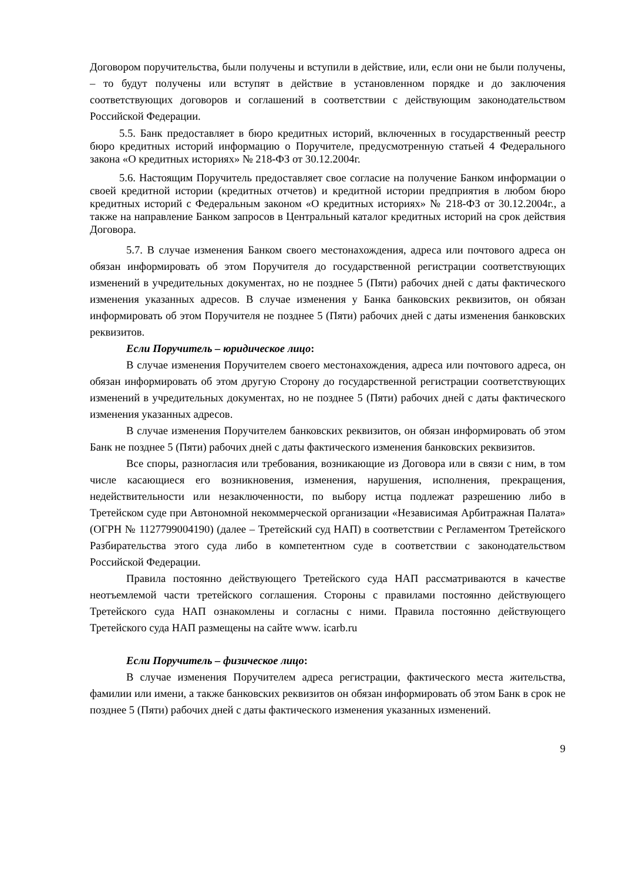Договором поручительства, были получены и вступили в действие, или, если они не были получены, – то будут получены или вступят в действие в установленном порядке и до заключения соответствующих договоров и соглашений в соответствии с действующим законодательством Российской Федерации.
5.5. Банк предоставляет в бюро кредитных историй, включенных в государственный реестр бюро кредитных историй информацию о Поручителе, предусмотренную статьей 4 Федерального закона «О кредитных историях» № 218-ФЗ от 30.12.2004г.
5.6. Настоящим Поручитель предоставляет свое согласие на получение Банком информации о своей кредитной истории (кредитных отчетов) и кредитной истории предприятия в любом бюро кредитных историй с Федеральным законом «О кредитных историях» № 218-ФЗ от 30.12.2004г., а также на направление Банком запросов в Центральный каталог кредитных историй на срок действия Договора.
5.7. В случае изменения Банком своего местонахождения, адреса или почтового адреса он обязан информировать об этом Поручителя до государственной регистрации соответствующих изменений в учредительных документах, но не позднее 5 (Пяти) рабочих дней с даты фактического изменения указанных адресов. В случае изменения у Банка банковских реквизитов, он обязан информировать об этом Поручителя не позднее 5 (Пяти) рабочих дней с даты изменения банковских реквизитов.
Если Поручитель – юридическое лицо:
В случае изменения Поручителем своего местонахождения, адреса или почтового адреса, он обязан информировать об этом другую Сторону до государственной регистрации соответствующих изменений в учредительных документах, но не позднее 5 (Пяти) рабочих дней с даты фактического изменения указанных адресов.
В случае изменения Поручителем банковских реквизитов, он обязан информировать об этом Банк не позднее 5 (Пяти) рабочих дней с даты фактического изменения банковских реквизитов.
Все споры, разногласия или требования, возникающие из Договора или в связи с ним, в том числе касающиеся его возникновения, изменения, нарушения, исполнения, прекращения, недействительности или незаключенности, по выбору истца подлежат разрешению либо в Третейском суде при Автономной некоммерческой организации «Независимая Арбитражная Палата» (ОГРН № 1127799004190) (далее – Третейский суд НАП) в соответствии с Регламентом Третейского Разбирательства этого суда либо в компетентном суде в соответствии с законодательством Российской Федерации.
Правила постоянно действующего Третейского суда НАП рассматриваются в качестве неотъемлемой части третейского соглашения. Стороны с правилами постоянно действующего Третейского суда НАП ознакомлены и согласны с ними. Правила постоянно действующего Третейского суда НАП размещены на сайте www. icarb.ru
Если Поручитель – физическое лицо:
В случае изменения Поручителем адреса регистрации, фактического места жительства, фамилии или имени, а также банковских реквизитов он обязан информировать об этом Банк в срок не позднее 5 (Пяти) рабочих дней с даты фактического изменения указанных изменений.
9